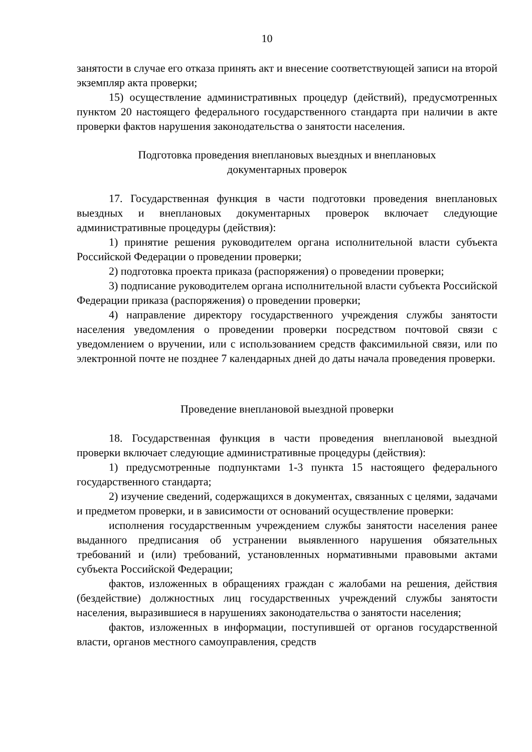10
занятости в случае его отказа принять акт и внесение соответствующей записи на второй экземпляр акта проверки;
15) осуществление административных процедур (действий), предусмотренных пунктом 20 настоящего федерального государственного стандарта при наличии в акте проверки фактов нарушения законодательства о занятости населения.
Подготовка проведения внеплановых выездных и внеплановых
документарных проверок
17. Государственная функция в части подготовки проведения внеплановых выездных и внеплановых документарных проверок включает следующие административные процедуры (действия):
1) принятие решения руководителем органа исполнительной власти субъекта Российской Федерации о проведении проверки;
2) подготовка проекта приказа (распоряжения) о проведении проверки;
3) подписание руководителем органа исполнительной власти субъекта Российской Федерации приказа (распоряжения) о проведении проверки;
4) направление директору государственного учреждения службы занятости населения уведомления о проведении проверки посредством почтовой связи с уведомлением о вручении, или с использованием средств факсимильной связи, или по электронной почте не позднее 7 календарных дней до даты начала проведения проверки.
Проведение внеплановой выездной проверки
18. Государственная функция в части проведения внеплановой выездной проверки включает следующие административные процедуры (действия):
1) предусмотренные подпунктами 1-3 пункта 15 настоящего федерального государственного стандарта;
2) изучение сведений, содержащихся в документах, связанных с целями, задачами и предметом проверки, и в зависимости от оснований осуществление проверки:
исполнения государственным учреждением службы занятости населения ранее выданного предписания об устранении выявленного нарушения обязательных требований и (или) требований, установленных нормативными правовыми актами субъекта Российской Федерации;
фактов, изложенных в обращениях граждан с жалобами на решения, действия (бездействие) должностных лиц государственных учреждений службы занятости населения, выразившиеся в нарушениях законодательства о занятости населения;
фактов, изложенных в информации, поступившей от органов государственной власти, органов местного самоуправления, средств